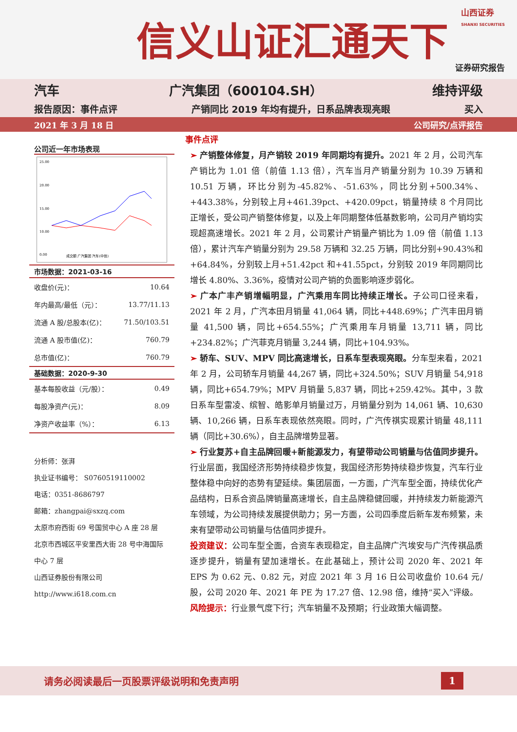信义山证汇通天下
山西证券
SHANXI SECURITIES
证券研究报告
汽车 广汽集团（600104.SH） 维持评级
报告原因：事件点评 产销同比 2019 年均有提升，日系品牌表现亮眼 买入
2021 年 3 月 18 日 公司研究/点评报告
公司近一年市场表现
25.00
20.00
15.00
10.00
0.00
成交额 广汽集团 汽车(中信)
| 市场数据：2021-03-16 | |
| --- | --- |
| 收盘价(元)： | 10.64 |
| 年内最高/最低（元）： | 13.77/11.13 |
| 流通 A 股/总股本(亿)： | 71.50/103.51 |
| 流通 A 股市值(亿)： | 760.79 |
| 总市值(亿)： | 760.79 |
| 基础数据：2020-9-30 | |
| 基本每股收益（元/股）： | 0.49 |
| 每股净资产(元)： | 8.09 |
| 净资产收益率（%）： | 6.13 |
分析师：张湃
执业证书编号： S0760519110002
电话：0351-8686797
邮箱：zhangpai@sxzq.com
太原市府西街 69 号国贸中心 A 座 28 层
北京市西城区平安里西大街 28 号中海国际中心 7 层
山西证券股份有限公司
http://www.i618.com.cn
事件点评
➢ 产销整体修复，月产销较 2019 年同期均有提升。2021 年 2 月，公司汽车产销比为 1.01 倍（前值 1.13 倍），汽车当月产销量分别为 10.39 万辆和 10.51 万辆，环比分别为-45.82%、-51.63%，同比分别+500.34%、+443.38%，分别较上月+461.39pct、+420.09pct，销量持续 8 个月同比正增长，受公司产销整体修复，以及上年同期整体低基数影响，公司月产销均实现超高速增长。2021 年 2 月，公司累计产销量产销比为 1.09 倍（前值 1.13 倍），累计汽车产销量分别为 29.58 万辆和 32.25 万辆，同比分别+90.43%和+64.84%，分别较上月+51.42pct 和+41.55pct，分别较 2019 年同期同比增长 4.80%、3.36%，疫情对公司产销的负面影响逐步弱化。
➢ 广本广丰产销增幅明显，广汽乘用车同比持续正增长。子公司口径来看，2021 年 2 月，广汽本田月销量 41,064 辆，同比+448.69%；广汽丰田月销量 41,500 辆，同比+654.55%；广汽乘用车月销量 13,711 辆，同比+234.82%；广汽菲克月销量 3,244 辆，同比+104.93%。
➢ 轿车、SUV、MPV 同比高速增长，日系车型表现亮眼。分车型来看，2021 年 2 月，公司轿车月销量 44,267 辆，同比+324.50%；SUV 月销量 54,918 辆，同比+654.79%；MPV 月销量 5,837 辆，同比+259.42%。其中，3 款日系车型雷凌、缤智、皓影单月销量过万，月销量分别为 14,061 辆、10,630 辆、10,266 辆，日系车表现依然亮眼。同时，广汽传祺实现累计销量 48,111 辆（同比+30.6%），自主品牌增势显著。
➢ 行业复苏+自主品牌回暖+新能源发力，有望带动公司销量与估值同步提升。行业层面，我国经济形势持续稳步恢复，我国经济形势持续稳步恢复，汽车行业整体稳中向好的态势有望延续。集团层面，一方面，广汽车型全面，持续优化产品结构，日系合资品牌销量高速增长，自主品牌稳健回暖，并持续发力新能源汽车领域，为公司持续发展提供助力；另一方面，公司四季度后新车发布频繁，未来有望带动公司销量与估值同步提升。
投资建议：公司车型全面，合资车表现稳定，自主品牌广汽埃安与广汽传祺品质逐步提升，销量有望加速增长。在此基础上，预计公司 2020 年、2021 年 EPS 为 0.62 元、0.82 元，对应 2021 年 3 月 16 日公司收盘价 10.64 元/股，公司 2020 年、2021 年 PE 为 17.27 倍、12.98 倍，维持“买入”评级。
风险提示：行业景气度下行；汽车销量不及预期；行业政策大幅调整。
请务必阅读最后一页股票评级说明和免责声明 1